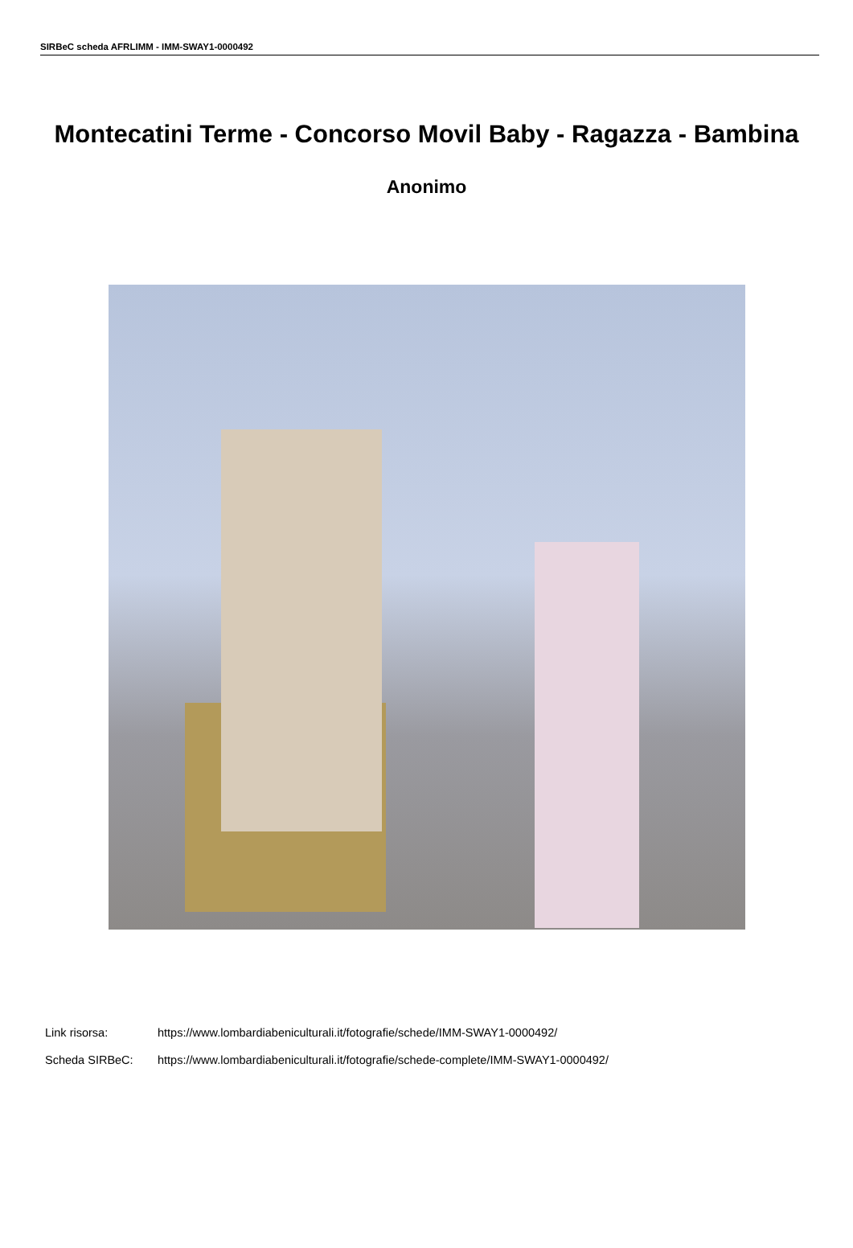SIRBeC scheda AFRLIMM - IMM-SWAY1-0000492
Montecatini Terme - Concorso Movil Baby - Ragazza - Bambina
Anonimo
Link risorsa: https://www.lombardiabeniculturali.it/fotografie/schede/IMM-SWAY1-0000492/
Scheda SIRBeC: https://www.lombardiabeniculturali.it/fotografie/schede-complete/IMM-SWAY1-0000492/